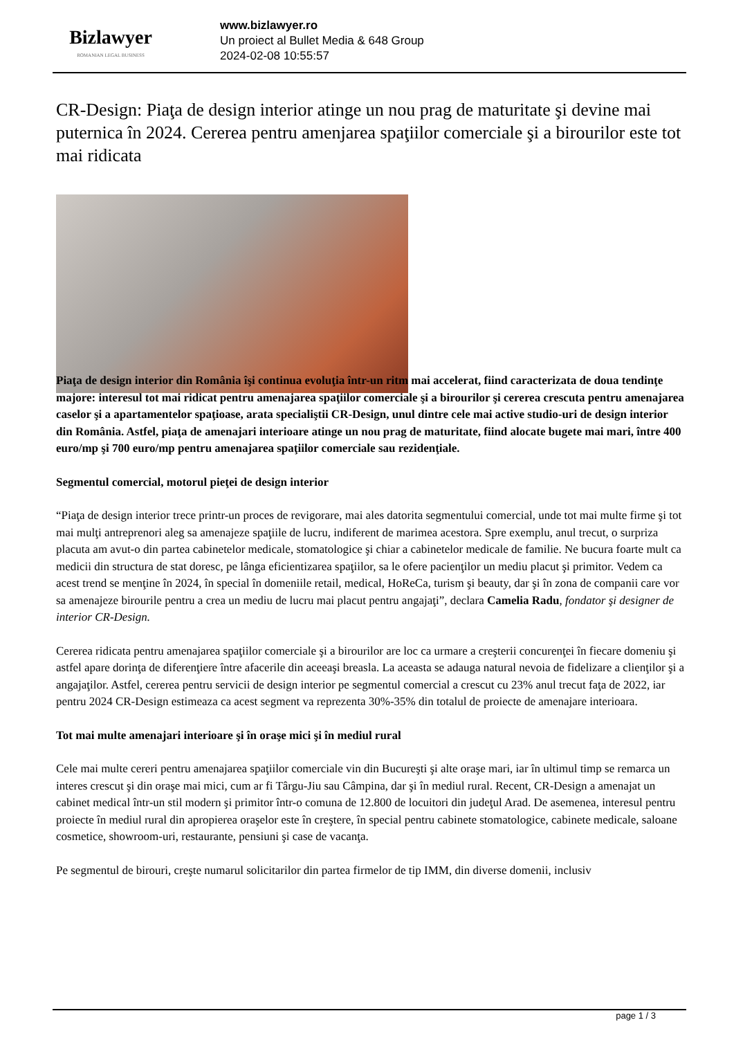Bizlawyer
ROMANIAN LEGAL BUSINESS
www.bizlawyer.ro
Un proiect al Bullet Media & 648 Group
2024-02-08 10:55:57
CR-Design: Piaţa de design interior atinge un nou prag de maturitate şi devine mai puternica în 2024. Cererea pentru amenjarea spaţiilor comerciale şi a birourilor este tot mai ridicata
Piaţa de design interior din România îşi continua evoluţia într-un ritm mai accelerat, fiind caracterizata de doua tendinţe majore: interesul tot mai ridicat pentru amenajarea spaţiilor comerciale şi a birourilor şi cererea crescuta pentru amenajarea caselor şi a apartamentelor spaţioase, arata specialiştii CR-Design, unul dintre cele mai active studio-uri de design interior din România. Astfel, piaţa de amenajari interioare atinge un nou prag de maturitate, fiind alocate bugete mai mari, între 400 euro/mp şi 700 euro/mp pentru amenajarea spaţiilor comerciale sau rezidenţiale.
Segmentul comercial, motorul pieţei de design interior
“Piaţa de design interior trece printr-un proces de revigorare, mai ales datorita segmentului comercial, unde tot mai multe firme şi tot mai mulţi antreprenori aleg sa amenajeze spaţiile de lucru, indiferent de marimea acestora. Spre exemplu, anul trecut, o surpriza placuta am avut-o din partea cabinetelor medicale, stomatologice şi chiar a cabinetelor medicale de familie. Ne bucura foarte mult ca medicii din structura de stat doresc, pe lânga eficientizarea spaţiilor, sa le ofere pacienţilor un mediu placut şi primitor. Vedem ca acest trend se menţine în 2024, în special în domeniile retail, medical, HoReCa, turism şi beauty, dar şi în zona de companii care vor sa amenajeze birourile pentru a crea un mediu de lucru mai placut pentru angajaţi”, declara Camelia Radu, fondator şi designer de interior CR-Design.
Cererea ridicata pentru amenajarea spaţiilor comerciale şi a birourilor are loc ca urmare a creşterii concurenţei în fiecare domeniu şi astfel apare dorinţa de diferenţiere între afacerile din aceeaşi breasla. La aceasta se adauga natural nevoia de fidelizare a clienţilor şi a angajaţilor. Astfel, cererea pentru servicii de design interior pe segmentul comercial a crescut cu 23% anul trecut faţa de 2022, iar pentru 2024 CR-Design estimeaza ca acest segment va reprezenta 30%-35% din totalul de proiecte de amenajare interioara.
Tot mai multe amenajari interioare şi în oraşe mici şi în mediul rural
Cele mai multe cereri pentru amenajarea spaţiilor comerciale vin din Bucureşti şi alte oraşe mari, iar în ultimul timp se remarca un interes crescut şi din oraşe mai mici, cum ar fi Târgu-Jiu sau Câmpina, dar şi în mediul rural. Recent, CR-Design a amenajat un cabinet medical într-un stil modern şi primitor într-o comuna de 12.800 de locuitori din judeţul Arad. De asemenea, interesul pentru proiecte în mediul rural din apropierea oraşelor este în creştere, în special pentru cabinete stomatologice, cabinete medicale, saloane cosmetice, showroom-uri, restaurante, pensiuni şi case de vacanţa.
Pe segmentul de birouri, creşte numarul solicitarilor din partea firmelor de tip IMM, din diverse domenii, inclusiv
page 1 / 3